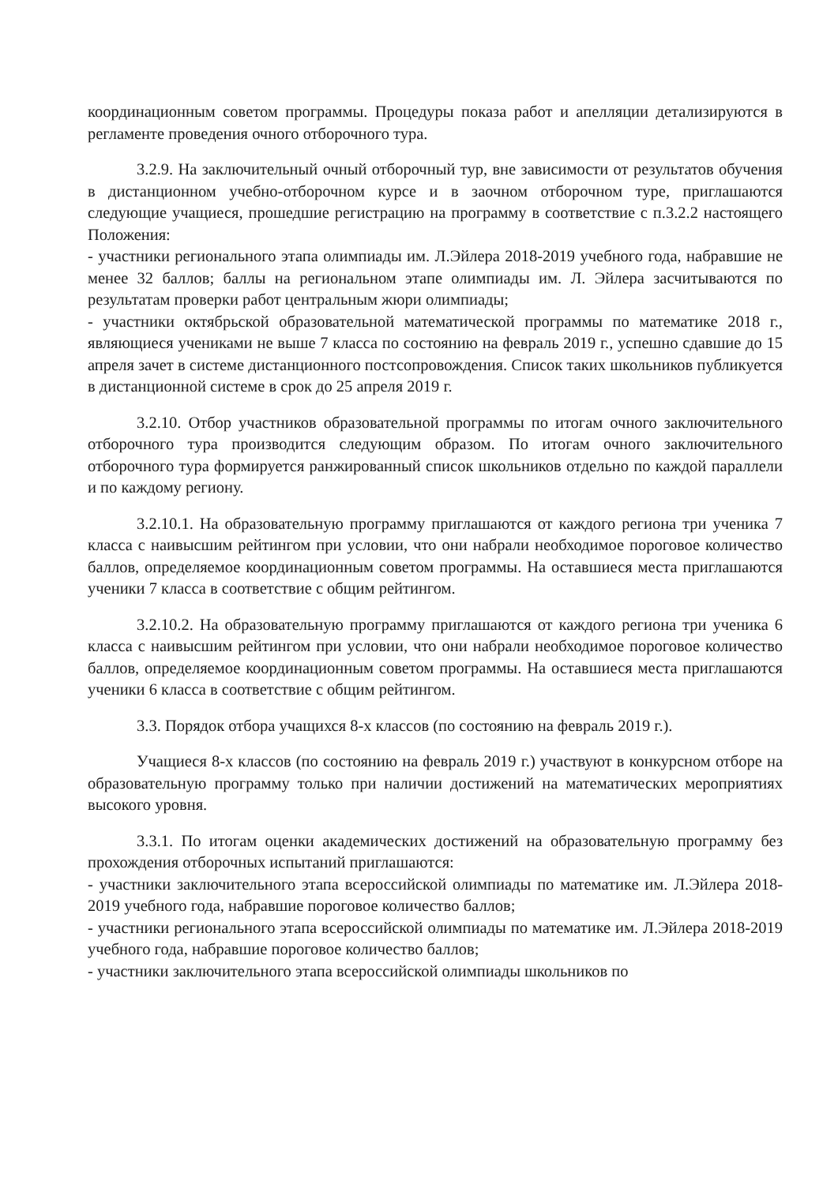координационным советом программы. Процедуры показа работ и апелляции детализируются в регламенте проведения очного отборочного тура.
3.2.9. На заключительный очный отборочный тур, вне зависимости от результатов обучения в дистанционном учебно-отборочном курсе и в заочном отборочном туре, приглашаются следующие учащиеся, прошедшие регистрацию на программу в соответствие с п.3.2.2 настоящего Положения:
- участники регионального этапа олимпиады им. Л.Эйлера 2018-2019 учебного года, набравшие не менее 32 баллов; баллы на региональном этапе олимпиады им. Л. Эйлера засчитываются по результатам проверки работ центральным жюри олимпиады;
- участники октябрьской образовательной математической программы по математике 2018 г., являющиеся учениками не выше 7 класса по состоянию на февраль 2019 г., успешно сдавшие до 15 апреля зачет в системе дистанционного постсопровождения. Список таких школьников публикуется в дистанционной системе в срок до 25 апреля 2019 г.
3.2.10. Отбор участников образовательной программы по итогам очного заключительного отборочного тура производится следующим образом. По итогам очного заключительного отборочного тура формируется ранжированный список школьников отдельно по каждой параллели и по каждому региону.
3.2.10.1. На образовательную программу приглашаются от каждого региона три ученика 7 класса с наивысшим рейтингом при условии, что они набрали необходимое пороговое количество баллов, определяемое координационным советом программы. На оставшиеся места приглашаются ученики 7 класса в соответствие с общим рейтингом.
3.2.10.2. На образовательную программу приглашаются от каждого региона три ученика 6 класса с наивысшим рейтингом при условии, что они набрали необходимое пороговое количество баллов, определяемое координационным советом программы. На оставшиеся места приглашаются ученики 6 класса в соответствие с общим рейтингом.
3.3. Порядок отбора учащихся 8-х классов (по состоянию на февраль 2019 г.).
Учащиеся 8-х классов (по состоянию на февраль 2019 г.) участвуют в конкурсном отборе на образовательную программу только при наличии достижений на математических мероприятиях высокого уровня.
3.3.1. По итогам оценки академических достижений на образовательную программу без прохождения отборочных испытаний приглашаются:
- участники заключительного этапа всероссийской олимпиады по математике им. Л.Эйлера 2018-2019 учебного года, набравшие пороговое количество баллов;
- участники регионального этапа всероссийской олимпиады по математике им. Л.Эйлера 2018-2019 учебного года, набравшие пороговое количество баллов;
- участники заключительного этапа всероссийской олимпиады школьников по